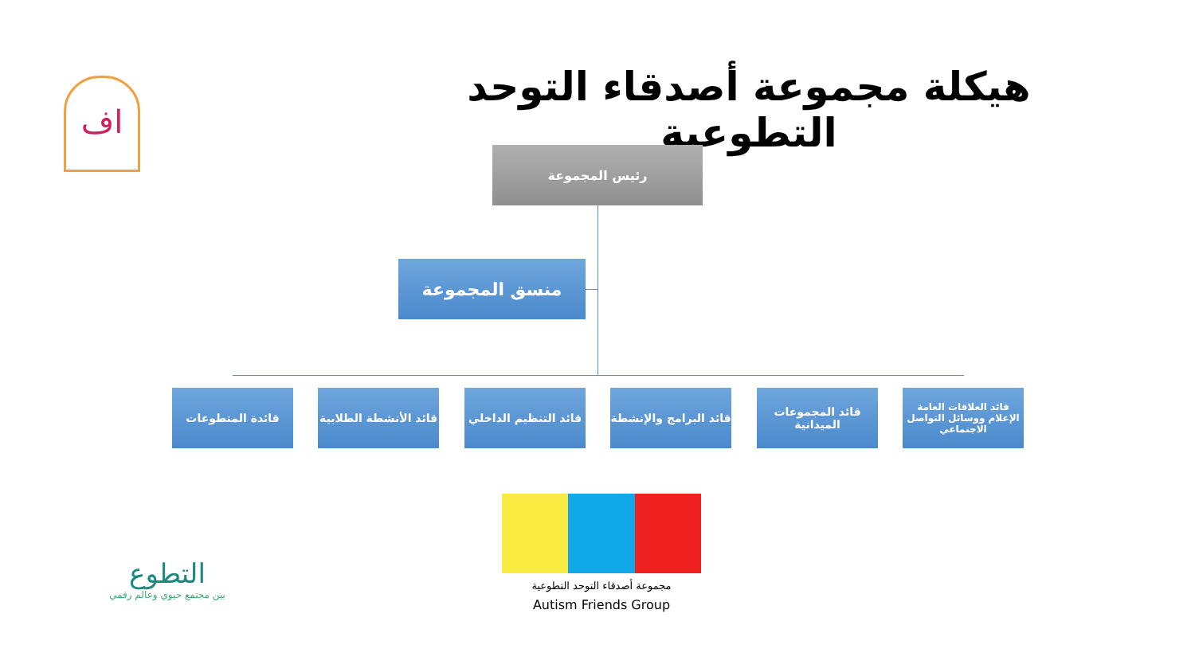هيكلة مجموعة أصدقاء التوحد التطوعية
رئيس المجموعة
منسق المجموعة
قائد العلاقات العامة الإعلام ووسائل التواصل الاجتماعي
قائد المجموعات الميدانية
قائد البرامج والإنشطة
قائد التنظيم الداخلي
قائد الأنشطة الطلابية
قائدة المتطوعات
اف
التطوع
بين مجتمع حيوي وعالم رقمي
مجموعة أصدقاء التوحد التطوعية
Autism Friends Group